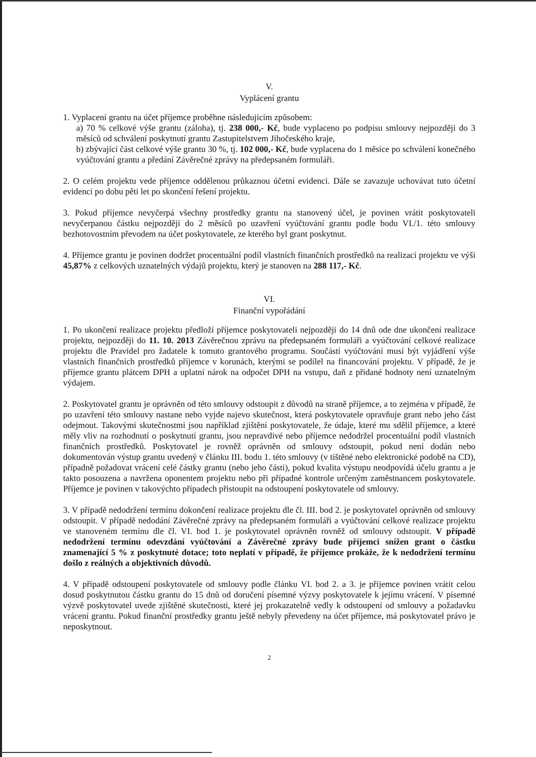V.
Vyplácení grantu
1. Vyplacení grantu na účet příjemce proběhne následujícím způsobem:
a) 70 % celkové výše grantu (záloha), tj. 238 000,- Kč, bude vyplaceno po podpisu smlouvy nejpozději do 3 měsíců od schválení poskytnutí grantu Zastupitelstvem Jihočeského kraje,
b) zbývající část celkové výše grantu 30 %, tj. 102 000,- Kč, bude vyplacena do 1 měsíce po schválení konečného vyúčtování grantu a předání Závěrečné zprávy na předepsaném formuláři.
2. O celém projektu vede příjemce oddělenou průkaznou účetní evidenci. Dále se zavazuje uchovávat tuto účetní evidenci po dobu pěti let po skončení řešení projektu.
3. Pokud příjemce nevyčerpá všechny prostředky grantu na stanovený účel, je povinen vrátit poskytovateli nevyčerpanou částku nejpozději do 2 měsíců po uzavření vyúčtování grantu podle bodu VI./1. této smlouvy bezhotovostním převodem na účet poskytovatele, ze kterého byl grant poskytnut.
4. Příjemce grantu je povinen dodržet procentuální podíl vlastních finančních prostředků na realizaci projektu ve výši 45,87% z celkových uznatelných výdajů projektu, který je stanoven na 288 117,- Kč.
VI.
Finanční vypořádání
1. Po ukončení realizace projektu předloží příjemce poskytovateli nejpozději do 14 dnů ode dne ukončení realizace projektu, nejpozději do 11. 10. 2013 Závěrečnou zprávu na předepsaném formuláři a vyúčtování celkové realizace projektu dle Pravidel pro žadatele k tomuto grantového programu. Součástí vyúčtování musí být vyjádření výše vlastních finančních prostředků příjemce v korunách, kterými se podílel na financování projektu. V případě, že je příjemce grantu plátcem DPH a uplatní nárok na odpočet DPH na vstupu, daň z přidané hodnoty není uznatelným výdajem.
2. Poskytovatel grantu je oprávněn od této smlouvy odstoupit z důvodů na straně příjemce, a to zejména v případě, že po uzavření této smlouvy nastane nebo vyjde najevo skutečnost, která poskytovatele opravňuje grant nebo jeho část odejmout. Takovými skutečnostmi jsou například zjištění poskytovatele, že údaje, které mu sdělil příjemce, a které měly vliv na rozhodnutí o poskytnutí grantu, jsou nepravdivé nebo příjemce nedodržel procentuální podíl vlastních finančních prostředků. Poskytovatel je rovněž oprávněn od smlouvy odstoupit, pokud není dodán nebo dokumentován výstup grantu uvedený v článku III. bodu 1. této smlouvy (v tištěné nebo elektronické podobě na CD), případně požadovat vrácení celé částky grantu (nebo jeho části), pokud kvalita výstupu neodpovídá účelu grantu a je takto posouzena a navržena oponentem projektu nebo při případné kontrole určeným zaměstnancem poskytovatele. Příjemce je povinen v takovýchto případech přistoupit na odstoupení poskytovatele od smlouvy.
3. V případě nedodržení termínu dokončení realizace projektu dle čl. III. bod 2. je poskytovatel oprávněn od smlouvy odstoupit. V případě nedodání Závěrečné zprávy na předepsaném formuláři a vyúčtování celkové realizace projektu ve stanoveném termínu dle čl. VI. bod 1. je poskytovatel oprávněn rovněž od smlouvy odstoupit. V případě nedodržení termínu odevzdání vyúčtování a Závěrečné zprávy bude příjemci snížen grant o částku znamenající 5 % z poskytnuté dotace; toto neplatí v případě, že příjemce prokáže, že k nedodržení termínu došlo z reálných a objektivních důvodů.
4. V případě odstoupení poskytovatele od smlouvy podle článku VI. bod 2. a 3. je příjemce povinen vrátit celou dosud poskytnutou částku grantu do 15 dnů od doručení písemné výzvy poskytovatele k jejímu vrácení. V písemné výzvě poskytovatel uvede zjištěné skutečnosti, které jej prokazatelně vedly k odstoupení od smlouvy a požadavku vrácení grantu. Pokud finanční prostředky grantu ještě nebyly převedeny na účet příjemce, má poskytovatel právo je neposkytnout.
2